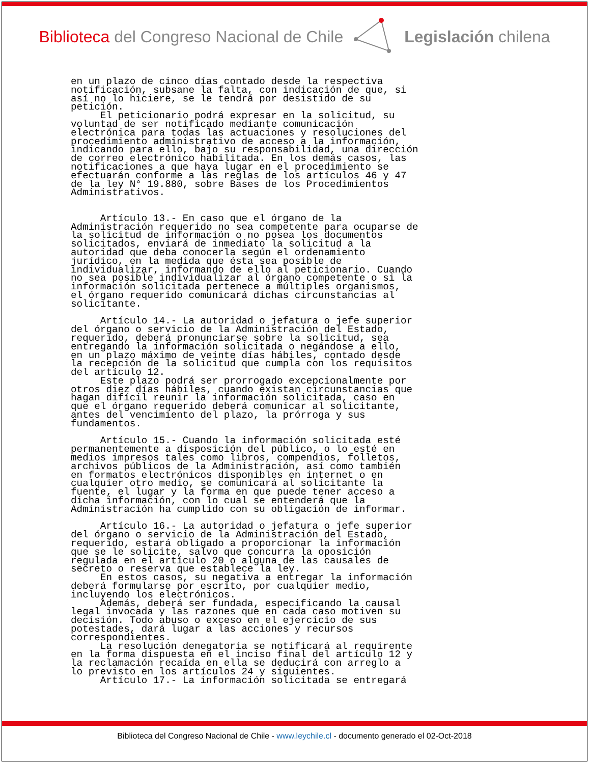Biblioteca del Congreso Nacional de Chile
Legislación chilena
en un plazo de cinco días contado desde la respectiva notificación, subsane la falta, con indicación de que, si así no lo hiciere, se le tendrá por desistido de su petición. El peticionario podrá expresar en la solicitud, su voluntad de ser notificado mediante comunicación electrónica para todas las actuaciones y resoluciones del procedimiento administrativo de acceso a la información, indicando para ello, bajo su responsabilidad, una dirección de correo electrónico habilitada. En los demás casos, las notificaciones a que haya lugar en el procedimiento se efectuarán conforme a las reglas de los artículos 46 y 47 de la ley N° 19.880, sobre Bases de los Procedimientos Administrativos. Artículo 13.- En caso que el órgano de la Administración requerido no sea competente para ocuparse de la solicitud de información o no posea los documentos solicitados, enviará de inmediato la solicitud a la autoridad que deba conocerla según el ordenamiento jurídico, en la medida que ésta sea posible de individualizar, informando de ello al peticionario. Cuando no sea posible individualizar al órgano competente o si la información solicitada pertenece a múltiples organismos, el órgano requerido comunicará dichas circunstancias al solicitante. Artículo 14.- La autoridad o jefatura o jefe superior del órgano o servicio de la Administración del Estado, requerido, deberá pronunciarse sobre la solicitud, sea entregando la información solicitada o negándose a ello, en un plazo máximo de veinte días hábiles, contado desde la recepción de la solicitud que cumpla con los requisitos del artículo 12. Este plazo podrá ser prorrogado excepcionalmente por otros diez días hábiles, cuando existan circunstancias que hagan difícil reunir la información solicitada, caso en que el órgano requerido deberá comunicar al solicitante, antes del vencimiento del plazo, la prórroga y sus fundamentos. Artículo 15.- Cuando la información solicitada esté permanentemente a disposición del público, o lo esté en medios impresos tales como libros, compendios, folletos, archivos públicos de la Administración, así como también en formatos electrónicos disponibles en internet o en cualquier otro medio, se comunicará al solicitante la fuente, el lugar y la forma en que puede tener acceso a dicha información, con lo cual se entenderá que la Administración ha cumplido con su obligación de informar. Artículo 16.- La autoridad o jefatura o jefe superior del órgano o servicio de la Administración del Estado, requerido, estará obligado a proporcionar la información que se le solicite, salvo que concurra la oposición regulada en el artículo 20 o alguna de las causales de secreto o reserva que establece la ley. En estos casos, su negativa a entregar la información deberá formularse por escrito, por cualquier medio, incluyendo los electrónicos. Además, deberá ser fundada, especificando la causal legal invocada y las razones que en cada caso motiven su decisión. Todo abuso o exceso en el ejercicio de sus potestades, dará lugar a las acciones y recursos correspondientes. La resolución denegatoria se notificará al requirente en la forma dispuesta en el inciso final del artículo 12 y la reclamación recaída en ella se deducirá con arreglo a lo previsto en los artículos 24 y siguientes. Artículo 17.- La información solicitada se entregará
Biblioteca del Congreso Nacional de Chile - www.leychile.cl - documento generado el 02-Oct-2018